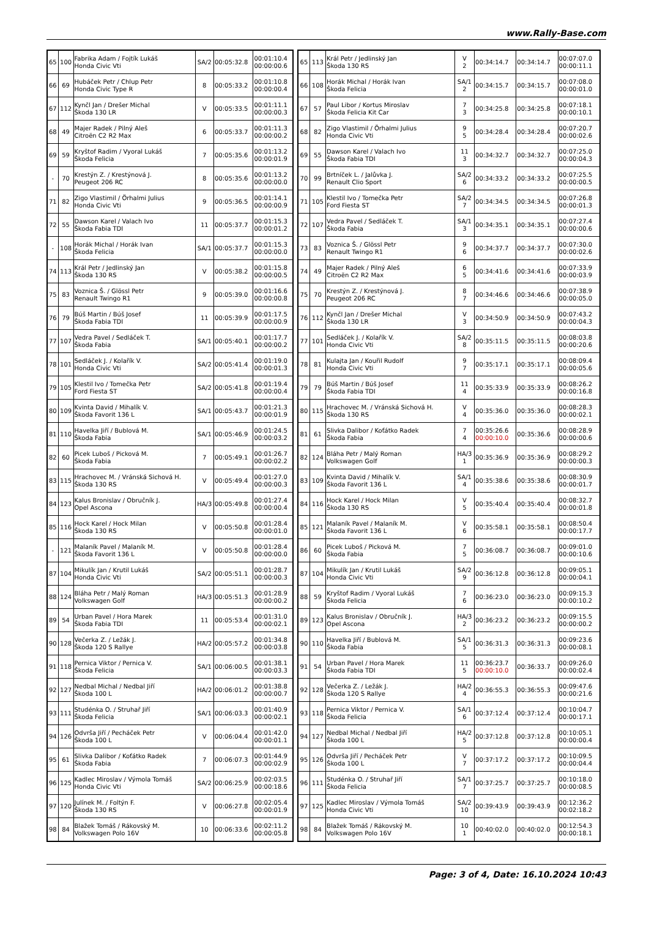www.Rally-Base.com
| 65 | 100 | Fabrika Adam / Fojtík Lukáš Honda Civic Vti | SA/2 | 00:05:32.8 | 00:01:10.4 00:00:00.6 |
| 66 | 69 | Hubáček Petr / Chlup Petr Honda Civic Type R | 8 | 00:05:33.2 | 00:01:10.8 00:00:00.4 |
| 67 | 112 | Kynčl Jan / Drešer Michal Škoda 130 LR | V | 00:05:33.5 | 00:01:11.1 00:00:00.3 |
| 68 | 49 | Majer Radek / Pilný Aleš Citroën C2 R2 Max | 6 | 00:05:33.7 | 00:01:11.3 00:00:00.2 |
| 69 | 59 | Kryštof Radim / Vyoral Lukáš Škoda Felicia | 7 | 00:05:35.6 | 00:01:13.2 00:00:01.9 |
| - | 70 | Krestýn Z. / Krestýnová J. Peugeot 206 RC | 8 | 00:05:35.6 | 00:01:13.2 00:00:00.0 |
| 71 | 82 | Zigo Vlastimil / Örhalmi Julius Honda Civic Vti | 9 | 00:05:36.5 | 00:01:14.1 00:00:00.9 |
| 72 | 55 | Dawson Karel / Valach Ivo Škoda Fabia TDI | 11 | 00:05:37.7 | 00:01:15.3 00:00:01.2 |
| - | 108 | Horák Michal / Horák Ivan Škoda Felicia | SA/1 | 00:05:37.7 | 00:01:15.3 00:00:00.0 |
| 74 | 113 | Král Petr / Jedlinský Jan Škoda 130 RS | V | 00:05:38.2 | 00:01:15.8 00:00:00.5 |
| 75 | 83 | Voznica Š. / Glössl Petr Renault Twingo R1 | 9 | 00:05:39.0 | 00:01:16.6 00:00:00.8 |
| 76 | 79 | Búš Martin / Búš Josef Škoda Fabia TDI | 11 | 00:05:39.9 | 00:01:17.5 00:00:00.9 |
| 77 | 107 | Vedra Pavel / Sedláček T. Škoda Fabia | SA/1 | 00:05:40.1 | 00:01:17.7 00:00:00.2 |
| 78 | 101 | Sedláček J. / Kolařík V. Honda Civic Vti | SA/2 | 00:05:41.4 | 00:01:19.0 00:00:01.3 |
| 79 | 105 | Klestil Ivo / Tomečka Petr Ford Fiesta ST | SA/2 | 00:05:41.8 | 00:01:19.4 00:00:00.4 |
| 80 | 109 | Kvinta David / Mihalík V. Škoda Favorit 136 L | SA/1 | 00:05:43.7 | 00:01:21.3 00:00:01.9 |
| 81 | 110 | Havelka Jiří / Bublová M. Škoda Fabia | SA/1 | 00:05:46.9 | 00:01:24.5 00:00:03.2 |
| 82 | 60 | Picek Luboš / Picková M. Škoda Fabia | 7 | 00:05:49.1 | 00:01:26.7 00:00:02.2 |
| 83 | 115 | Hrachovec M. / Vránská Sichová H. Škoda 130 RS | V | 00:05:49.4 | 00:01:27.0 00:00:00.3 |
| 84 | 123 | Kalus Bronislav / Obručník J. Opel Ascona | HA/3 | 00:05:49.8 | 00:01:27.4 00:00:00.4 |
| 85 | 116 | Hock Karel / Hock Milan Škoda 130 RS | V | 00:05:50.8 | 00:01:28.4 00:00:01.0 |
| - | 121 | Malaník Pavel / Malaník M. Škoda Favorit 136 L | V | 00:05:50.8 | 00:01:28.4 00:00:00.0 |
| 87 | 104 | Mikulík Jan / Krutil Lukáš Honda Civic Vti | SA/2 | 00:05:51.1 | 00:01:28.7 00:00:00.3 |
| 88 | 124 | Bláha Petr / Malý Roman Volkswagen Golf | HA/3 | 00:05:51.3 | 00:01:28.9 00:00:00.2 |
| 89 | 54 | Urban Pavel / Hora Marek Škoda Fabia TDI | 11 | 00:05:53.4 | 00:01:31.0 00:00:02.1 |
| 90 | 128 | Večerka Z. / Ležák J. Škoda 120 S Rallye | HA/2 | 00:05:57.2 | 00:01:34.8 00:00:03.8 |
| 91 | 118 | Pernica Viktor / Pernica V. Škoda Felicia | SA/1 | 00:06:00.5 | 00:01:38.1 00:00:03.3 |
| 92 | 127 | Nedbal Michal / Nedbal Jiří Škoda 100 L | HA/2 | 00:06:01.2 | 00:01:38.8 00:00:00.7 |
| 93 | 111 | Studénka O. / Struhař Jiří Škoda Felicia | SA/1 | 00:06:03.3 | 00:01:40.9 00:00:02.1 |
| 94 | 126 | Odvrša Jiří / Pecháček Petr Škoda 100 L | V | 00:06:04.4 | 00:01:42.0 00:00:01.1 |
| 95 | 61 | Slivka Dalibor / Koťátko Radek Škoda Fabia | 7 | 00:06:07.3 | 00:01:44.9 00:00:02.9 |
| 96 | 125 | Kadlec Miroslav / Výmola Tomáš Honda Civic Vti | SA/2 | 00:06:25.9 | 00:02:03.5 00:00:18.6 |
| 97 | 120 | Julínek M. / Foltýn F. Škoda 130 RS | V | 00:06:27.8 | 00:02:05.4 00:00:01.9 |
| 98 | 84 | Blažek Tomáš / Rákovský M. Volkswagen Polo 16V | 10 | 00:06:33.6 | 00:02:11.2 00:00:05.8 |
| 65 | 113 | Král Petr / Jedlinský Jan Škoda 130 RS | V 2 | 00:34:14.7 | 00:34:14.7 | 00:07:07.0 00:00:11.1 |
| 66 | 108 | Horák Michal / Horák Ivan Škoda Felicia | SA/1 2 | 00:34:15.7 | 00:34:15.7 | 00:07:08.0 00:00:01.0 |
| 67 | 57 | Paul Libor / Kortus Miroslav Škoda Felicia Kit Car | 7 3 | 00:34:25.8 | 00:34:25.8 | 00:07:18.1 00:00:10.1 |
| 68 | 82 | Zigo Vlastimil / Örhalmi Julius Honda Civic Vti | 9 5 | 00:34:28.4 | 00:34:28.4 | 00:07:20.7 00:00:02.6 |
| 69 | 55 | Dawson Karel / Valach Ivo Škoda Fabia TDI | 11 3 | 00:34:32.7 | 00:34:32.7 | 00:07:25.0 00:00:04.3 |
| 70 | 99 | Brtníček L. / Jalůvka J. Renault Clio Sport | SA/2 6 | 00:34:33.2 | 00:34:33.2 | 00:07:25.5 00:00:00.5 |
| 71 | 105 | Klestil Ivo / Tomečka Petr Ford Fiesta ST | SA/2 7 | 00:34:34.5 | 00:34:34.5 | 00:07:26.8 00:00:01.3 |
| 72 | 107 | Vedra Pavel / Sedláček T. Škoda Fabia | SA/1 3 | 00:34:35.1 | 00:34:35.1 | 00:07:27.4 00:00:00.6 |
| 73 | 83 | Voznica Š. / Glössl Petr Renault Twingo R1 | 9 6 | 00:34:37.7 | 00:34:37.7 | 00:07:30.0 00:00:02.6 |
| 74 | 49 | Majer Radek / Pilný Aleš Citroën C2 R2 Max | 6 5 | 00:34:41.6 | 00:34:41.6 | 00:07:33.9 00:00:03.9 |
| 75 | 70 | Krestýn Z. / Krestýnová J. Peugeot 206 RC | 8 7 | 00:34:46.6 | 00:34:46.6 | 00:07:38.9 00:00:05.0 |
| 76 | 112 | Kynčl Jan / Drešer Michal Škoda 130 LR | V 3 | 00:34:50.9 | 00:34:50.9 | 00:07:43.2 00:00:04.3 |
| 77 | 101 | Sedláček J. / Kolařík V. Honda Civic Vti | SA/2 8 | 00:35:11.5 | 00:35:11.5 | 00:08:03.8 00:00:20.6 |
| 78 | 81 | Kulajta Jan / Kouřil Rudolf Honda Civic Vti | 9 7 | 00:35:17.1 | 00:35:17.1 | 00:08:09.4 00:00:05.6 |
| 79 | 79 | Búš Martin / Búš Josef Škoda Fabia TDI | 11 4 | 00:35:33.9 | 00:35:33.9 | 00:08:26.2 00:00:16.8 |
| 80 | 115 | Hrachovec M. / Vránská Sichová H. Škoda 130 RS | V 4 | 00:35:36.0 | 00:35:36.0 | 00:08:28.3 00:00:02.1 |
| 81 | 61 | Slivka Dalibor / Koťátko Radek Škoda Fabia | 7 4 | 00:35:26.6 00:00:10.0 | 00:35:36.6 | 00:08:28.9 00:00:00.6 |
| 82 | 124 | Bláha Petr / Malý Roman Volkswagen Golf | HA/3 1 | 00:35:36.9 | 00:35:36.9 | 00:08:29.2 00:00:00.3 |
| 83 | 109 | Kvinta David / Mihalík V. Škoda Favorit 136 L | SA/1 4 | 00:35:38.6 | 00:35:38.6 | 00:08:30.9 00:00:01.7 |
| 84 | 116 | Hock Karel / Hock Milan Škoda 130 RS | V 5 | 00:35:40.4 | 00:35:40.4 | 00:08:32.7 00:00:01.8 |
| 85 | 121 | Malaník Pavel / Malaník M. Škoda Favorit 136 L | V 6 | 00:35:58.1 | 00:35:58.1 | 00:08:50.4 00:00:17.7 |
| 86 | 60 | Picek Luboš / Picková M. Škoda Fabia | 7 5 | 00:36:08.7 | 00:36:08.7 | 00:09:01.0 00:00:10.6 |
| 87 | 104 | Mikulík Jan / Krutil Lukáš Honda Civic Vti | SA/2 9 | 00:36:12.8 | 00:36:12.8 | 00:09:05.1 00:00:04.1 |
| 88 | 59 | Kryštof Radim / Vyoral Lukáš Škoda Felicia | 7 6 | 00:36:23.0 | 00:36:23.0 | 00:09:15.3 00:00:10.2 |
| 89 | 123 | Kalus Bronislav / Obručník J. Opel Ascona | HA/3 2 | 00:36:23.2 | 00:36:23.2 | 00:09:15.5 00:00:00.2 |
| 90 | 110 | Havelka Jiří / Bublová M. Škoda Fabia | SA/1 5 | 00:36:31.3 | 00:36:31.3 | 00:09:23.6 00:00:08.1 |
| 91 | 54 | Urban Pavel / Hora Marek Škoda Fabia TDI | 11 5 | 00:36:23.7 00:00:10.0 | 00:36:33.7 | 00:09:26.0 00:00:02.4 |
| 92 | 128 | Večerka Z. / Ležák J. Škoda 120 S Rallye | HA/2 4 | 00:36:55.3 | 00:36:55.3 | 00:09:47.6 00:00:21.6 |
| 93 | 118 | Pernica Viktor / Pernica V. Škoda Felicia | SA/1 6 | 00:37:12.4 | 00:37:12.4 | 00:10:04.7 00:00:17.1 |
| 94 | 127 | Nedbal Michal / Nedbal Jiří Škoda 100 L | HA/2 5 | 00:37:12.8 | 00:37:12.8 | 00:10:05.1 00:00:00.4 |
| 95 | 126 | Odvrša Jiří / Pecháček Petr Škoda 100 L | V 7 | 00:37:17.2 | 00:37:17.2 | 00:10:09.5 00:00:04.4 |
| 96 | 111 | Studénka O. / Struhař Jiří Škoda Felicia | SA/1 7 | 00:37:25.7 | 00:37:25.7 | 00:10:18.0 00:00:08.5 |
| 97 | 125 | Kadlec Miroslav / Výmola Tomáš Honda Civic Vti | SA/2 10 | 00:39:43.9 | 00:39:43.9 | 00:12:36.2 00:02:18.2 |
| 98 | 84 | Blažek Tomáš / Rákovský M. Volkswagen Polo 16V | 10 1 | 00:40:02.0 | 00:40:02.0 | 00:12:54.3 00:00:18.1 |
Page: 3 of 4, Date: 16.10.2024 10:43